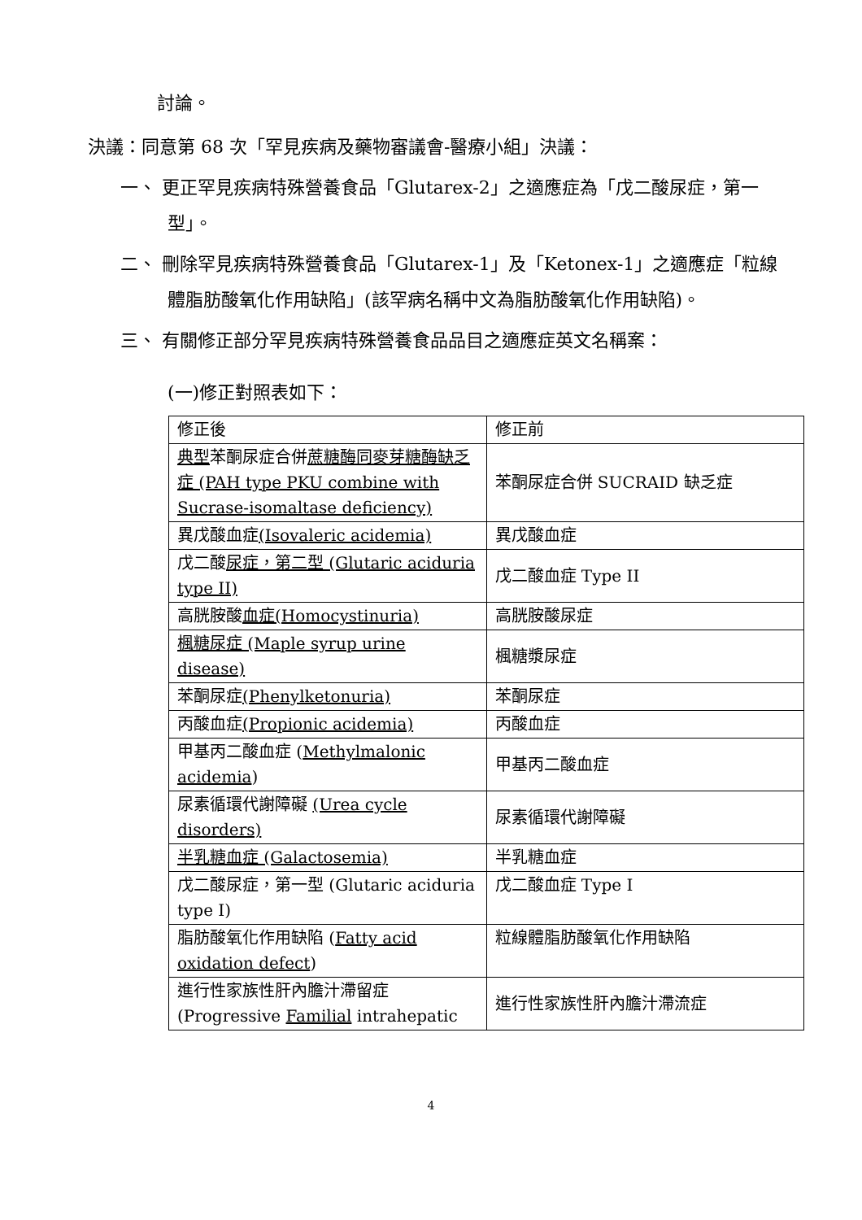討論。
決議：同意第 68 次「罕見疾病及藥物審議會-醫療小組」決議：
一、 更正罕見疾病特殊營養食品「Glutarex-2」之適應症為「戊二酸尿症，第一型」。
二、 刪除罕見疾病特殊營養食品「Glutarex-1」及「Ketonex-1」之適應症「粒線體脂肪酸氧化作用缺陷」(該罕病名稱中文為脂肪酸氧化作用缺陷)。
三、 有關修正部分罕見疾病特殊營養食品品目之適應症英文名稱案：
(一)修正對照表如下：
| 修正後 | 修正前 |
| 典型 苯酮尿症合併 蔗糖酶同麥芽糖酶缺乏症 (PAH type PKU combine with Sucrase-isomaltase deficiency) | 苯酮尿症合併 SUCRAID 缺乏症 |
| 異戊酸血症 (Isovaleric acidemia) | 異戊酸血症 |
| 戊二酸 尿症，第二型 (Glutaric aciduria type II) | 戊二酸血症 Type II |
| 高胱胺酸 血症(Homocystinuria) | 高胱胺酸尿症 |
| 楓糖尿症 (Maple syrup urine disease) | 楓糖漿尿症 |
| 苯酮尿症 (Phenylketonuria) | 苯酮尿症 |
| 丙酸血症 (Propionic acidemia) | 丙酸血症 |
| 甲基丙二酸血症 ( Methylmalonic acidemia ) | 甲基丙二酸血症 |
| 尿素循環代謝障礙 (Urea cycle disorders) | 尿素循環代謝障礙 |
| 半乳糖血症 (Galactosemia) | 半乳糖血症 |
| 戊二酸尿症，第一型 (Glutaric aciduria type I) | 戊二酸血症 Type I |
| 脂肪酸氧化作用缺陷 ( Fatty acid oxidation defect ) | 粒線體脂肪酸氧化作用缺陷 |
| 進行性家族性肝內膽汁滯留症 (Progressive Familial intrahepatic | 進行性家族性肝內膽汁滯流症 |
4